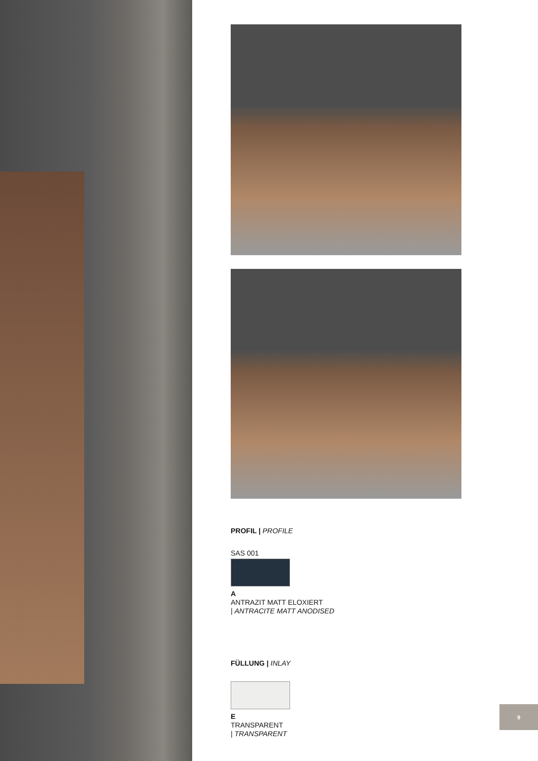PROFIL | PROFILE
SAS 001
A
ANTRAZIT MATT ELOXIERT
| ANTRACITE MATT ANODISED
FÜLLUNG | INLAY
E
TRANSPARENT
| TRANSPARENT
9